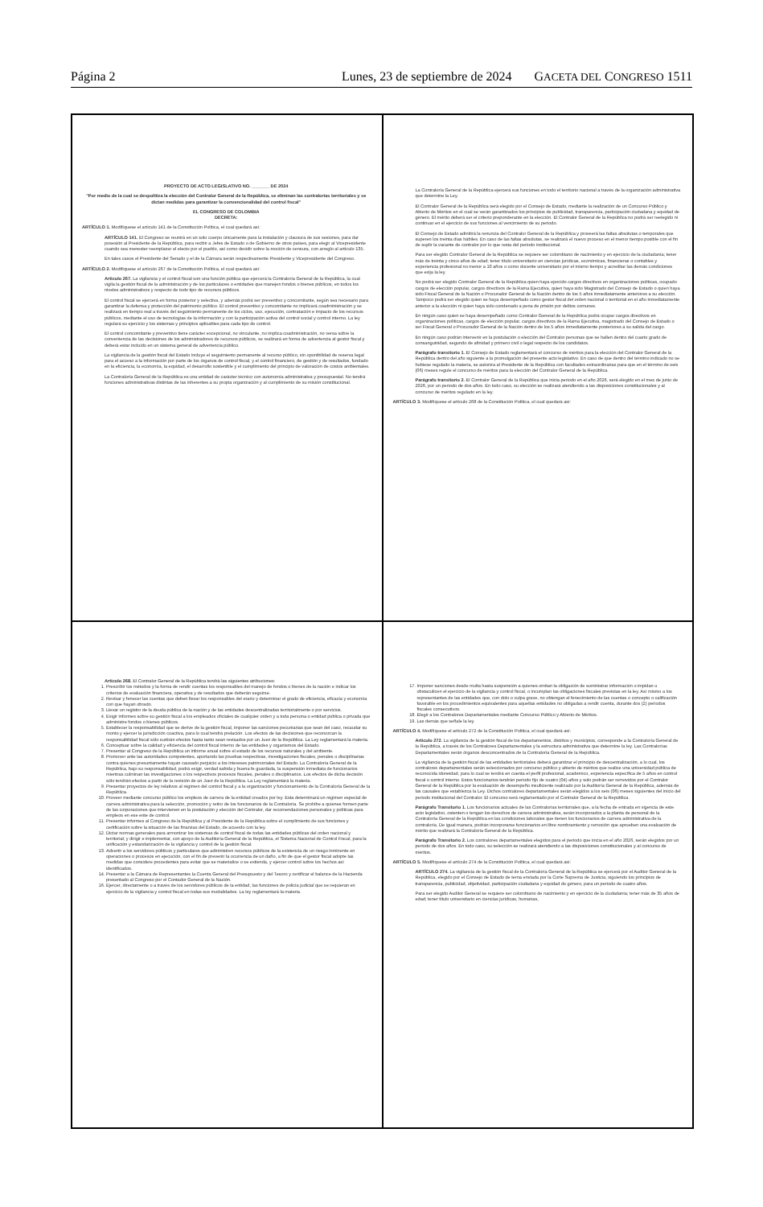Página 2 Lunes, 23 de septiembre de 2024 GACETA DEL CONGRESO 1511
PROYECTO DE ACTO LEGISLATIVO NO. _______ DE 2024
"Por medio de la cual se despolitiza la elección del Contralor General de la República, se eliminan las contralorías territoriales y se dictan medidas para garantizar la convencionalidad del control fiscal"
EL CONGRESO DE COLOMBIA
DECRETA:
ARTÍCULO 1. Modifíquese el artículo 141 de la Constitución Política, el cual quedará así:
ARTÍCULO 141. El Congreso se reunirá en un solo cuerpo únicamente para la instalación y clausura de sus sesiones, para dar posesión al Presidente de la República, para recibir a Jefes de Estado o de Gobierno de otros países, para elegir al Vicepresidente cuando sea menester reemplazar el electo por el pueblo, así como decidir sobre la moción de censura, con arreglo al artículo 135.
En tales casos el Presidente del Senado y el de la Cámara serán respectivamente Presidente y Vicepresidente del Congreso.
ARTÍCULO 2. Modifíquese el artículo 267 de la Constitución Política, el cual quedará así:
Artículo 267. La vigilancia y el control fiscal son una función pública que ejercerá la Contraloría General de la República, la cual vigila la gestión fiscal de la administración y de los particulares o entidades que manejen fondos o bienes públicos, en todos los niveles administrativos y respecto de todo tipo de recursos públicos.
El control fiscal se ejercerá en forma posterior y selectiva, y además podrá ser preventivo y concomitante, según sea necesario para garantizar la defensa y protección del patrimonio público. El control preventivo y concomitante no implicará coadministración y se realizará en tiempo real a través del seguimiento permanente de los ciclos, uso, ejecución, contratación e impacto de los recursos públicos, mediante el uso de tecnologías de la información y con la participación activa del control social y control interno. La ley regulará su ejercicio y los sistemas y principios aplicables para cada tipo de control.
El control concomitante y preventivo tiene carácter excepcional, no vinculante, no implica coadministración, no versa sobre la conveniencia de las decisiones de los administradores de recursos públicos, se realizará en forma de advertencia al gestor fiscal y deberá estar incluido en un sistema general de advertencia público.
La vigilancia de la gestión fiscal del Estado incluye el seguimiento permanente al recurso público, sin oponibilidad de reserva legal para el acceso a la información por parte de los órganos de control fiscal, y el control financiero, de gestión y de resultados, fundado en la eficiencia, la economía, la equidad, el desarrollo sostenible y el cumplimiento del principio de valoración de costos ambientales.
La Contraloría General de la República es una entidad de carácter técnico con autonomía administrativa y presupuestal. No tendrá funciones administrativas distintas de las inherentes a su propia organización y al cumplimiento de su misión constitucional.
La Contraloría General de la República ejercerá sus funciones en todo el territorio nacional a través de la organización administrativa que determine la Ley.
El Contralor General de la República será elegido por el Consejo de Estado, mediante la realización de un Concurso Público y Abierto de Méritos en el cual se verán garantizados los principios de publicidad, transparencia, participación ciudadana y equidad de género. El mérito deberá ser el criterio preponderante en la elección. El Contralor General de la República no podrá ser reelegido ni continuar en el ejercicio de sus funciones al vencimiento de su periodo.
El Consejo de Estado admitirá la renuncia del Contralor General de la República y proveerá las faltas absolutas o temporales que superen los treinta días hábiles. En caso de las faltas absolutas, se realizará el nuevo proceso en el menor tiempo posible con el fin de suplir la vacante de contralor por lo que resta del periodo institucional.
Para ser elegido Contralor General de la República se requiere ser colombiano de nacimiento y en ejercicio de la ciudadanía; tener más de treinta y cinco años de edad; tener título universitario en ciencias jurídicas, económicas, financieras o contables y experiencia profesional no menor a 10 años o como docente universitario por el mismo tiempo y acreditar las demás condiciones que exija la ley.
No podrá ser elegido Contralor General de la República quien haya ejercido cargos directivos en organizaciones políticas, ocupado cargos de elección popular, cargos directivos de la Rama Ejecutiva, quien haya sido Magistrado del Consejo de Estado o quien haya sido Fiscal General de la Nación o Procurador General de la Nación dentro de los 5 años inmediatamente anteriores a su elección. Tampoco podrá ser elegido quien se haya desempeñado como gestor fiscal del orden nacional o territorial en el año inmediatamente anterior a la elección ni quien haya sido condenado a pena de prisión por delitos comunes.
En ningún caso quien se haya desempeñado como Contralor General de la República podrá ocupar cargos directivos en organizaciones políticas, cargos de elección popular, cargos directivos de la Rama Ejecutiva, magistrado del Consejo de Estado o ser Fiscal General o Procurador General de la Nación dentro de los 5 años inmediatamente posteriores a su salida del cargo.
En ningún caso podrán intervenir en la postulación o elección del Contralor personas que se hallen dentro del cuarto grado de consanguinidad, segundo de afinidad y primero civil o legal respecto de los candidatos.
Parágrafo transitorio 1. El Consejo de Estado reglamentará el concurso de méritos para la elección del Contralor General de la República dentro del año siguiente a la promulgación del presente acto legislativo. En caso de que dentro del término indicado no se hubiese regulado la materia, se autoriza al Presidente de la República con facultades extraordinarias para que en el término de seis (06) meses regule el concurso de méritos para la elección del Contralor General de la República.
Parágrafo transitorio 2. El Contralor General de la República que inicia periodo en el año 2026, será elegido en el mes de junio de 2026, por un periodo de dos años. En todo caso, su elección se realizará atendiendo a las disposiciones constitucionales y al concurso de méritos regulado en la ley.
ARTÍCULO 3. Modifíquese el artículo 268 de la Constitución Política, el cual quedará así:
Artículo 268. El Contralor General de la República tendrá las siguientes atribuciones:
1. Prescribir los métodos y la forma de rendir cuentas los responsables del manejo de fondos o bienes de la nación e indicar los criterios de evaluación financiera, operativa y de resultados que deberán seguirse.
2. Revisar y fenecer las cuentas que deben llevar los responsables del erario y determinar el grado de eficiencia, eficacia y economía con que hayan obrado.
3. Llevar un registro de la deuda pública de la nación y de las entidades descentralizadas territorialmente o por servicios.
4. Exigir informes sobre su gestión fiscal a los empleados oficiales de cualquier orden y a toda persona o entidad pública o privada que administre fondos o bienes públicos.
5. Establecer la responsabilidad que se derive de la gestión fiscal, imponer las sanciones pecuniarias que sean del caso, recaudar su monto y ejercer la jurisdicción coactiva, para lo cual tendrá prelación. Los efectos de las decisiones que reconozcan la responsabilidad fiscal sólo surtirán efectos hasta tanto sean revisados por un Juez de la República. La Ley reglamentará la materia.
6. Conceptuar sobre la calidad y eficiencia del control fiscal interno de las entidades y organismos del Estado.
7. Presentar al Congreso de la República un informe anual sobre el estado de los recursos naturales y del ambiente.
8. Promover ante las autoridades competentes, aportando las pruebas respectivas, investigaciones fiscales, penales o disciplinarias contra quienes presuntamente hayan causado perjuicio a los intereses patrimoniales del Estado. La Contraloría General de la República, bajo su responsabilidad, podrá exigir, verdad sabida y buena fe guardada, la suspensión inmediata de funcionarios mientras culminan las investigaciones o los respectivos procesos fiscales, penales o disciplinarios. Los efectos de dicha decisión sólo tendrán efectos a partir de la revisión de un Juez de la República. La Ley reglamentará la materia.
9. Presentar proyectos de ley relativos al régimen del control fiscal y a la organización y funcionamiento de la Contraloría General de la República.
10. Proveer mediante concurso público los empleos de carrera de la entidad creados por ley. Esta determinará un régimen especial de carrera administrativa para la selección, promoción y retiro de los funcionarios de la Contraloría. Se prohíbe a quienes formen parte de las corporaciones que intervienen en la postulación y elección del Contralor, dar recomendaciones personales y políticas para empleos en ese ente de control.
11. Presentar informes al Congreso de la República y al Presidente de la República sobre el cumplimiento de sus funciones y certificación sobre la situación de las finanzas del Estado, de acuerdo con la ley.
12. Dictar normas generales para armonizar los sistemas de control fiscal de todas las entidades públicas del orden nacional y territorial; y dirigir e implementar, con apoyo de la Auditoría General de la República, el Sistema Nacional de Control Fiscal, para la unificación y estandarización de la vigilancia y control de la gestión fiscal.
13. Advertir a los servidores públicos y particulares que administren recursos públicos de la existencia de un riesgo inminente en operaciones o procesos en ejecución, con el fin de prevenir la ocurrencia de un daño, a fin de que el gestor fiscal adopte las medidas que considere procedentes para evitar que se materialice o se extienda, y ejercer control sobre los hechos así identificados.
14. Presentar a la Cámara de Representantes la Cuenta General del Presupuesto y del Tesoro y certificar el balance de la Hacienda presentado al Congreso por el Contador General de la Nación.
16. Ejercer, directamente o a través de los servidores públicos de la entidad, las funciones de policía judicial que se requieran en ejercicio de la vigilancia y control fiscal en todas sus modalidades. La ley reglamentará la materia.
17. Imponer sanciones desde multa hasta suspensión a quienes omitan la obligación de suministrar información o impidan u obstaculicen el ejercicio de la vigilancia y control fiscal, o incumplan las obligaciones fiscales previstas en la ley. Así mismo a los representantes de las entidades que, con dolo o culpa grave, no obtengan el fenecimiento de las cuentas o concepto o calificación favorable en los procedimientos equivalentes para aquellas entidades no obligadas a rendir cuenta, durante dos (2) periodos fiscales consecutivos.
18. Elegir a los Contralores Departamentales mediante Concurso Público y Abierto de Méritos.
19. Las demás que señale la ley.
ARTÍCULO 4. Modifíquese el artículo 272 de la Constitución Política, el cual quedará así:
Artículo 272. La vigilancia de la gestión fiscal de los departamentos, distritos y municipios, corresponde a la Contraloría General de la República, a través de los Contralores Departamentales y la estructura administrativa que determine la ley. Las Contralorías Departamentales serán órganos desconcentrados de la Contraloría General de la República.
La vigilancia de la gestión fiscal de las entidades territoriales deberá garantizar el principio de descentralización, a lo cual, los contralores departamentales serán seleccionados por concurso público y abierto de méritos que realice una universidad pública de reconocida idoneidad, para lo cual se tendrá en cuenta el perfil profesional, académico, experiencia específica de 5 años en control fiscal o control interno. Estos funcionarios tendrán periodo fijo de cuatro (04) años y solo podrán ser removidos por el Contralor General de la República por la evaluación de desempeño insuficiente realizado por la Auditoría General de la República, además de las causales que establezca la Ley. Dichos contralores departamentales serán elegidos a los seis (06) meses siguientes del inicio del periodo institucional del Contralor. El concurso será reglamentado por el Contralor General de la República.
Parágrafo Transitorio 1. Los funcionarios actuales de las Contralorías territoriales que, a la fecha de entrada en vigencia de este acto legislativo, ostenten o tengan los derechos de carrera administrativa, serán incorporados a la planta de personal de la Contraloría General de la República en las condiciones laborales que tienen los funcionarios de carrera administrativa de la contraloría. De igual manera, podrán incorporarse funcionarios en libre nombramiento y remoción que aprueben una evaluación de mérito que realizará la Contraloría General de la República.
Parágrafo Transitorio 2. Los contralores departamentales elegidos para el periodo que inicia en el año 2026, serán elegidos por un periodo de dos años. En todo caso, su selección se realizará atendiendo a las disposiciones constitucionales y al concurso de méritos.
ARTÍCULO 5. Modifíquese el artículo 274 de la Constitución Política, el cual quedará así:
ARTÍCULO 274. La vigilancia de la gestión fiscal de la Contraloría General de la República se ejercerá por el Auditor General de la República, elegido por el Consejo de Estado de terna enviada por la Corte Suprema de Justicia, siguiendo los principios de transparencia, publicidad, objetividad, participación ciudadana y equidad de género, para un periodo de cuatro años.
Para ser elegido Auditor General se requiere ser colombiano de nacimiento y en ejercicio de la ciudadanía; tener más de 35 años de edad; tener título universitario en ciencias jurídicas, humanas,